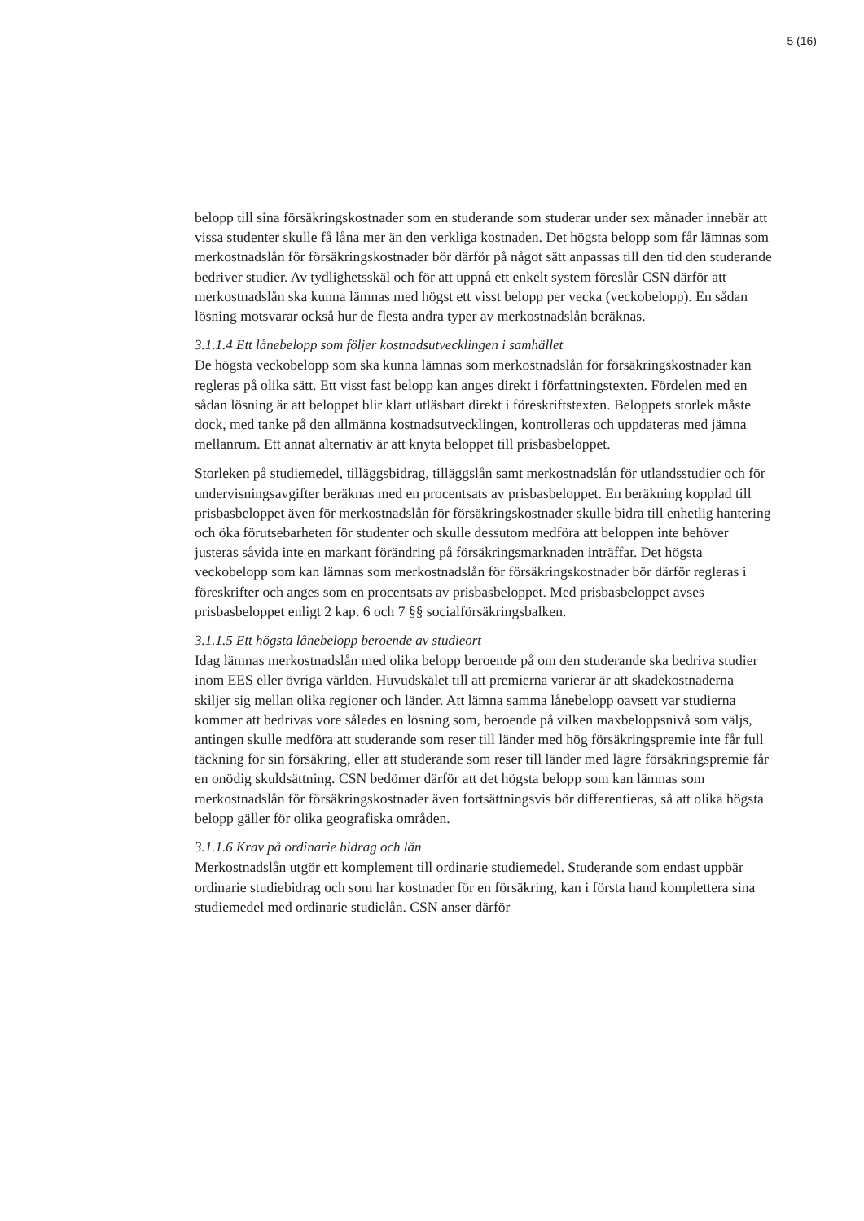5 (16)
belopp till sina försäkringskostnader som en studerande som studerar under sex månader innebär att vissa studenter skulle få låna mer än den verkliga kostnaden. Det högsta belopp som får lämnas som merkostnadslån för försäkringskostnader bör därför på något sätt anpassas till den tid den studerande bedriver studier. Av tydlighetsskäl och för att uppnå ett enkelt system föreslår CSN därför att merkostnadslån ska kunna lämnas med högst ett visst belopp per vecka (veckobelopp). En sådan lösning motsvarar också hur de flesta andra typer av merkostnadslån beräknas.
3.1.1.4 Ett lånebelopp som följer kostnadsutvecklingen i samhället
De högsta veckobelopp som ska kunna lämnas som merkostnadslån för försäkringskostnader kan regleras på olika sätt. Ett visst fast belopp kan anges direkt i författningstexten. Fördelen med en sådan lösning är att beloppet blir klart utläsbart direkt i föreskriftstexten. Beloppets storlek måste dock, med tanke på den allmänna kostnadsutvecklingen, kontrolleras och uppdateras med jämna mellanrum. Ett annat alternativ är att knyta beloppet till prisbasbeloppet.
Storleken på studiemedel, tilläggsbidrag, tilläggslån samt merkostnadslån för utlandsstudier och för undervisningsavgifter beräknas med en procentsats av prisbasbeloppet. En beräkning kopplad till prisbasbeloppet även för merkostnadslån för försäkringskostnader skulle bidra till enhetlig hantering och öka förutsebarheten för studenter och skulle dessutom medföra att beloppen inte behöver justeras såvida inte en markant förändring på försäkringsmarknaden inträffar. Det högsta veckobelopp som kan lämnas som merkostnadslån för försäkringskostnader bör därför regleras i föreskrifter och anges som en procentsats av prisbasbeloppet. Med prisbasbeloppet avses prisbasbeloppet enligt 2 kap. 6 och 7 §§ socialförsäkringsbalken.
3.1.1.5 Ett högsta lånebelopp beroende av studieort
Idag lämnas merkostnadslån med olika belopp beroende på om den studerande ska bedriva studier inom EES eller övriga världen. Huvudskälet till att premierna varierar är att skadekostnaderna skiljer sig mellan olika regioner och länder. Att lämna samma lånebelopp oavsett var studierna kommer att bedrivas vore således en lösning som, beroende på vilken maxbeloppsnivå som väljs, antingen skulle medföra att studerande som reser till länder med hög försäkringspremie inte får full täckning för sin försäkring, eller att studerande som reser till länder med lägre försäkringspremie får en onödig skuldsättning. CSN bedömer därför att det högsta belopp som kan lämnas som merkostnadslån för försäkringskostnader även fortsättningsvis bör differentieras, så att olika högsta belopp gäller för olika geografiska områden.
3.1.1.6 Krav på ordinarie bidrag och lån
Merkostnadslån utgör ett komplement till ordinarie studiemedel. Studerande som endast uppbär ordinarie studiebidrag och som har kostnader för en försäkring, kan i första hand komplettera sina studiemedel med ordinarie studielån. CSN anser därför